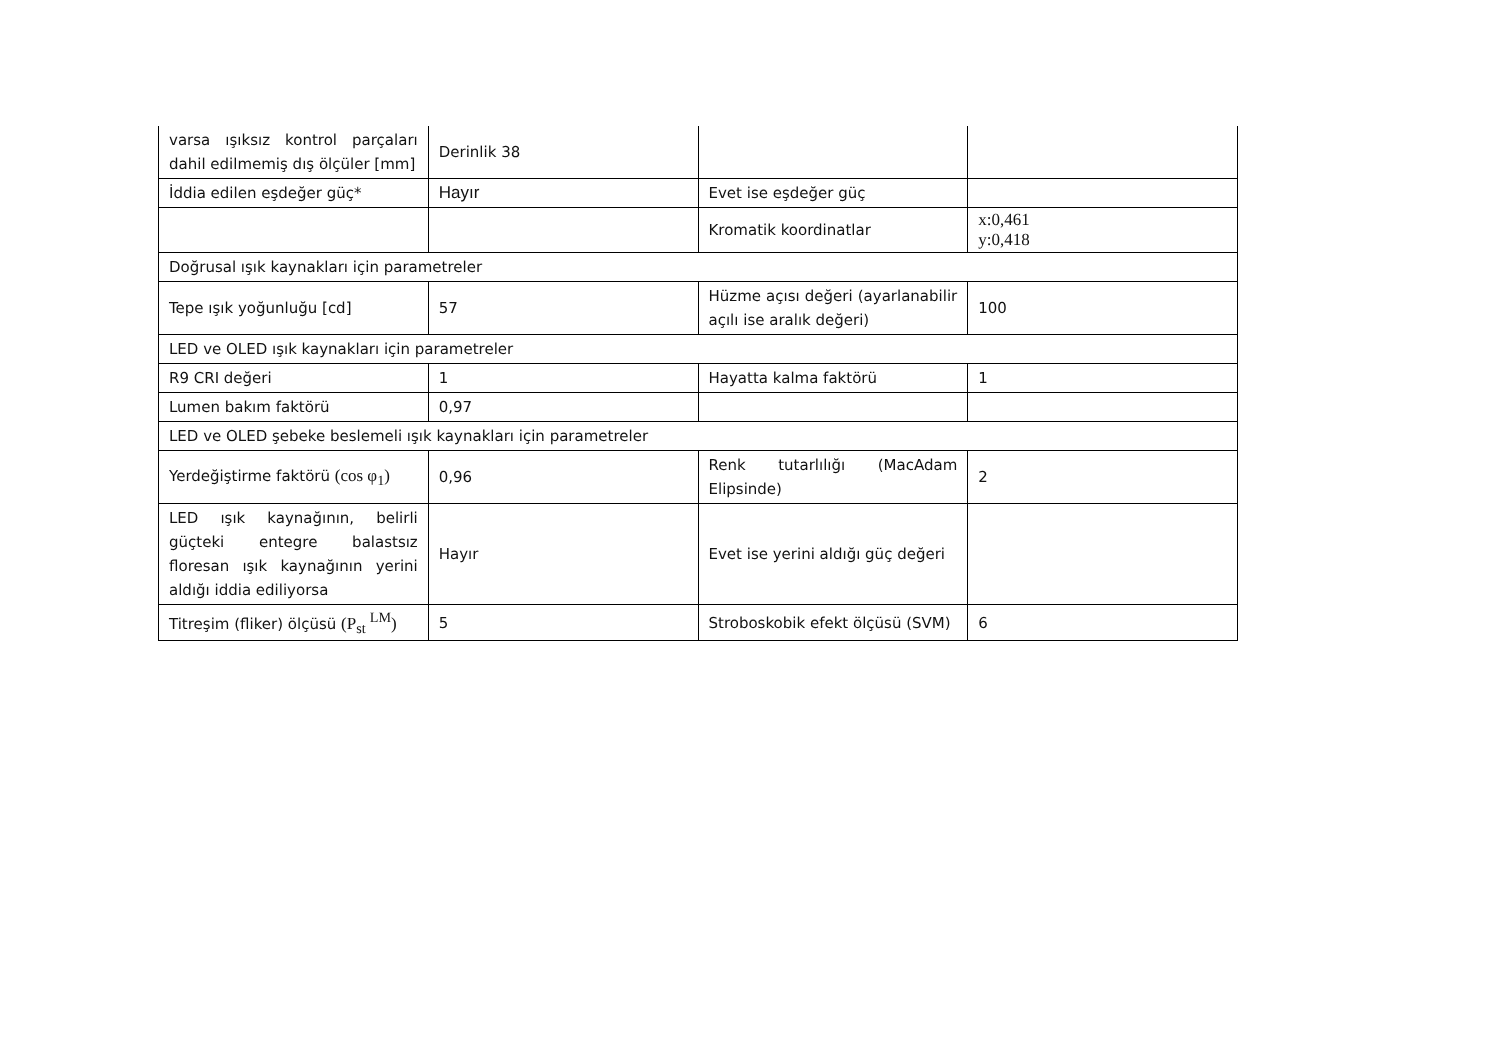| varsa ışıksız kontrol parçaları dahil edilmemiş dış ölçüler [mm] | Derinlik 38 | | |
| İddia edilen eşdeğer güç* | Hayır | Evet ise eşdeğer güç | |
| | | Kromatik koordinatlar | x:0,461 y:0,418 |
| Doğrusal ışık kaynakları için parametreler | | | |
| Tepe ışık yoğunluğu [cd] | 57 | Hüzme açısı değeri (ayarlanabilir açılı ise aralık değeri) | 100 |
| LED ve OLED ışık kaynakları için parametreler | | | |
| R9 CRI değeri | 1 | Hayatta kalma faktörü | 1 |
| Lumen bakım faktörü | 0,97 | | |
| LED ve OLED şebeke beslemeli ışık kaynakları için parametreler | | | |
| Yerdeğiştirme faktörü (cos φ<sub>1</sub>) | 0,96 | Renk tutarlılığı (MacAdam Elipsinde) | 2 |
| LED ışık kaynağının, belirli güçteki entegre balastsız floresan ışık kaynağının yerini aldığı iddia ediliyorsa | Hayır | Evet ise yerini aldığı güç değeri | |
| Titreşim (fliker) ölçüsü (P<sub>st</sub> <sup>LM</sup>) | 5 | Stroboskobik efekt ölçüsü (SVM) | 6 |